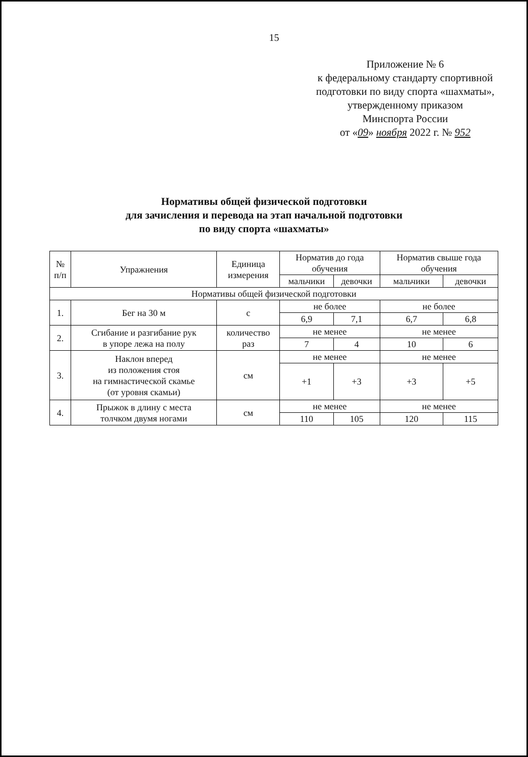15
Приложение № 6
к федеральному стандарту спортивной
подготовки по виду спорта «шахматы»,
утвержденному приказом
Минспорта России
от «09» ноября 2022 г. № 952
Нормативы общей физической подготовки
для зачисления и перевода на этап начальной подготовки
по виду спорта «шахматы»
| № п/п | Упражнения | Единица измерения | Норматив до года обучения | | Норматив свыше года обучения | |
| --- | --- | --- | --- | --- | --- | --- |
| | | | мальчики | девочки | мальчики | девочки |
| Нормативы общей физической подготовки | | | | | | |
| 1. | Бег на 30 м | с | не более | | не более | |
| | | | 6,9 | 7,1 | 6,7 | 6,8 |
| 2. | Сгибание и разгибание рук в упоре лежа на полу | количество раз | не менее | | не менее | |
| | | | 7 | 4 | 10 | 6 |
| 3. | Наклон вперед из положения стоя на гимнастической скамье (от уровня скамьи) | см | не менее | | не менее | |
| | | | +1 | +3 | +3 | +5 |
| 4. | Прыжок в длину с места толчком двумя ногами | см | не менее | | не менее | |
| | | | 110 | 105 | 120 | 115 |